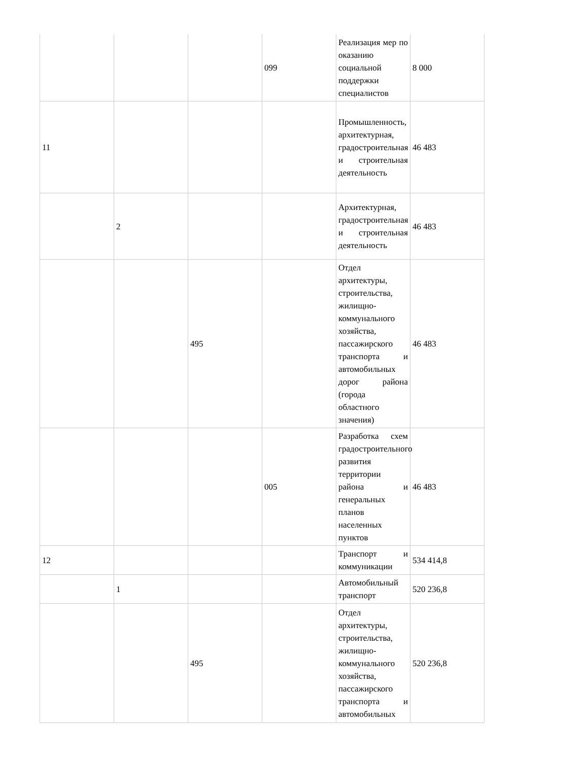| | | | 099 | Реализация мер по оказанию социальной поддержки специалистов | 8 000 |
| 11 | | | | Промышленность, архитектурная, градостроительная и строительная деятельность | 46 483 |
| | 2 | | | Архитектурная, градостроительная и строительная деятельность | 46 483 |
| | | 495 | | Отдел архитектуры, строительства, жилищно-коммунального хозяйства, пассажирского транспорта и автомобильных дорог района (города областного значения) | 46 483 |
| | | | 005 | Разработка схем градостроительного развития территории района и генеральных планов населенных пунктов | 46 483 |
| 12 | | | | Транспорт и коммуникации | 534 414,8 |
| | 1 | | | Автомобильный транспорт | 520 236,8 |
| | | 495 | | Отдел архитектуры, строительства, жилищно-коммунального хозяйства, пассажирского транспорта и автомобильных | 520 236,8 |